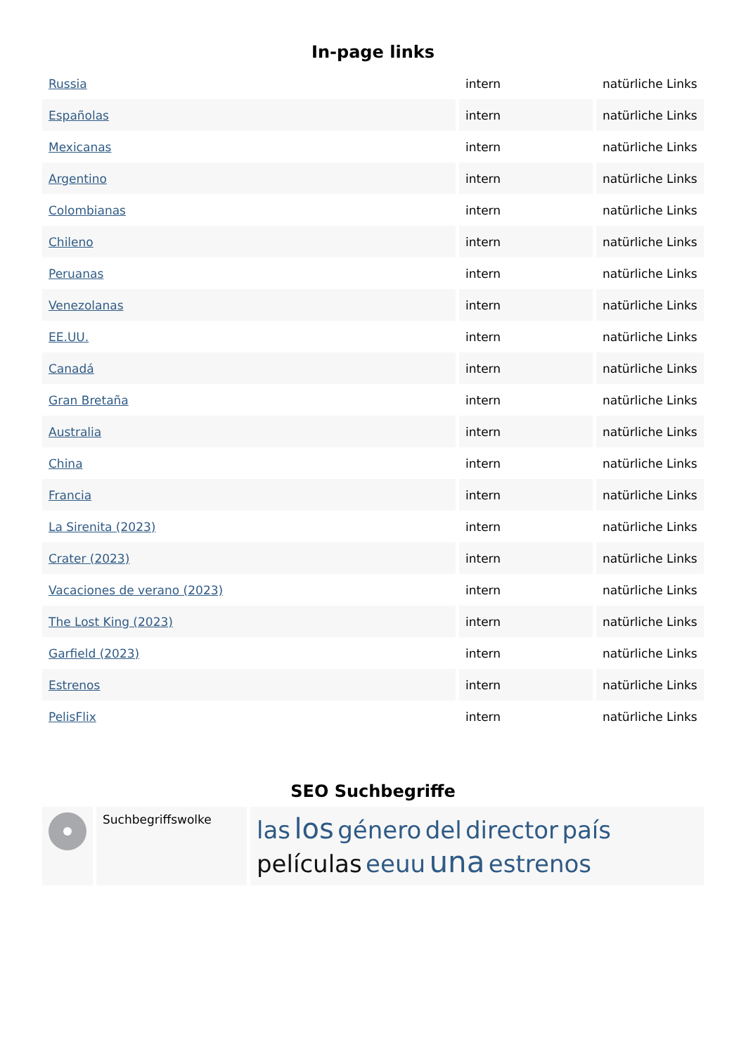In-page links
| Russia | intern | natürliche Links |
| Españolas | intern | natürliche Links |
| Mexicanas | intern | natürliche Links |
| Argentino | intern | natürliche Links |
| Colombianas | intern | natürliche Links |
| Chileno | intern | natürliche Links |
| Peruanas | intern | natürliche Links |
| Venezolanas | intern | natürliche Links |
| EE.UU. | intern | natürliche Links |
| Canadá | intern | natürliche Links |
| Gran Bretaña | intern | natürliche Links |
| Australia | intern | natürliche Links |
| China | intern | natürliche Links |
| Francia | intern | natürliche Links |
| La Sirenita (2023) | intern | natürliche Links |
| Crater (2023) | intern | natürliche Links |
| Vacaciones de verano (2023) | intern | natürliche Links |
| The Lost King (2023) | intern | natürliche Links |
| Garfield (2023) | intern | natürliche Links |
| Estrenos | intern | natürliche Links |
| PelisFlix | intern | natürliche Links |
SEO Suchbegriffe
| | Suchbegriffswolke | las los género del director país películas eeuu una estrenos |